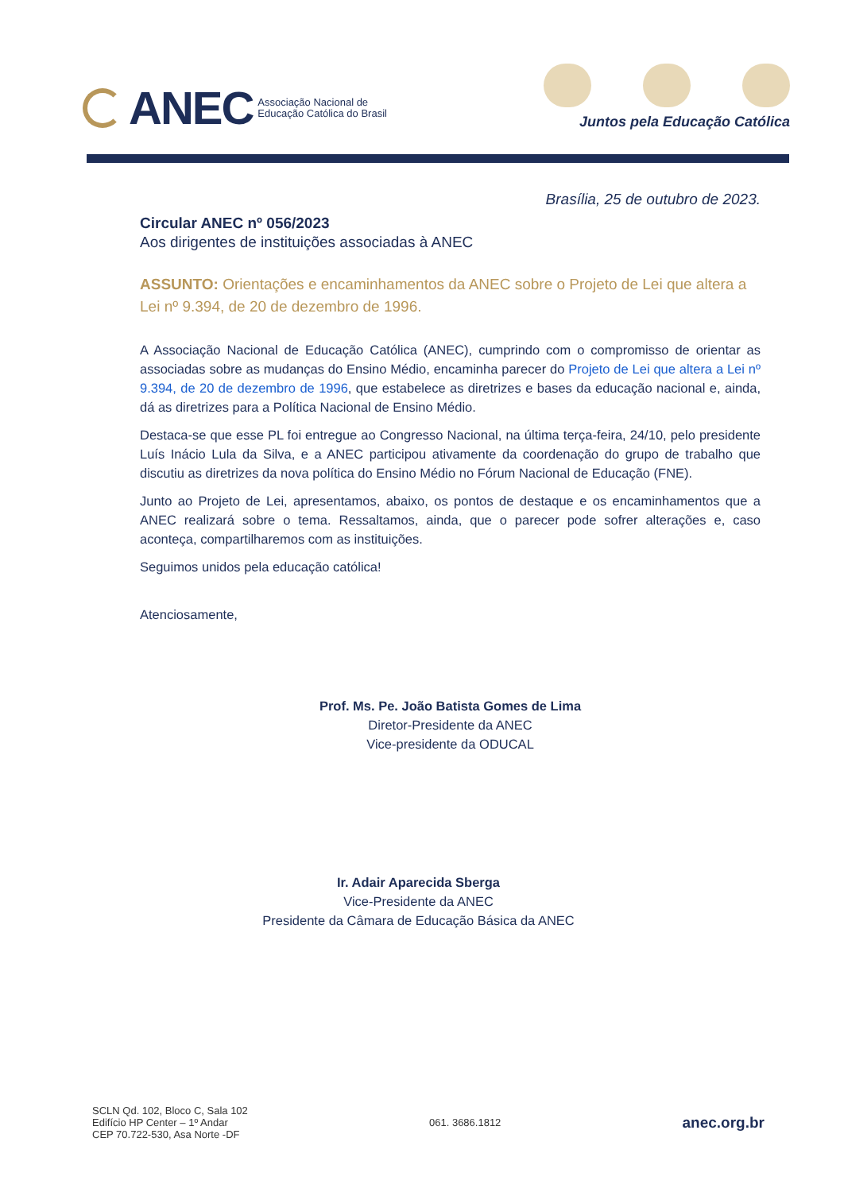ANEC Associação Nacional de
Educação Católica do Brasil
Juntos pela Educação Católica
Brasília, 25 de outubro de 2023.
Circular ANEC nº 056/2023
Aos dirigentes de instituições associadas à ANEC
ASSUNTO: Orientações e encaminhamentos da ANEC sobre o Projeto de Lei que altera a Lei nº 9.394, de 20 de dezembro de 1996.
A Associação Nacional de Educação Católica (ANEC), cumprindo com o compromisso de orientar as associadas sobre as mudanças do Ensino Médio, encaminha parecer do Projeto de Lei que altera a Lei nº 9.394, de 20 de dezembro de 1996, que estabelece as diretrizes e bases da educação nacional e, ainda, dá as diretrizes para a Política Nacional de Ensino Médio.
Destaca-se que esse PL foi entregue ao Congresso Nacional, na última terça-feira, 24/10, pelo presidente Luís Inácio Lula da Silva, e a ANEC participou ativamente da coordenação do grupo de trabalho que discutiu as diretrizes da nova política do Ensino Médio no Fórum Nacional de Educação (FNE).
Junto ao Projeto de Lei, apresentamos, abaixo, os pontos de destaque e os encaminhamentos que a ANEC realizará sobre o tema. Ressaltamos, ainda, que o parecer pode sofrer alterações e, caso aconteça, compartilharemos com as instituições.
Seguimos unidos pela educação católica!
Atenciosamente,
Prof. Ms. Pe. João Batista Gomes de Lima
Diretor-Presidente da ANEC
Vice-presidente da ODUCAL
Ir. Adair Aparecida Sberga
Vice-Presidente da ANEC
Presidente da Câmara de Educação Básica da ANEC
SCLN Qd. 102, Bloco C, Sala 102
Edifício HP Center – 1º Andar
CEP 70.722-530, Asa Norte -DF
061. 3686.1812
anec.org.br